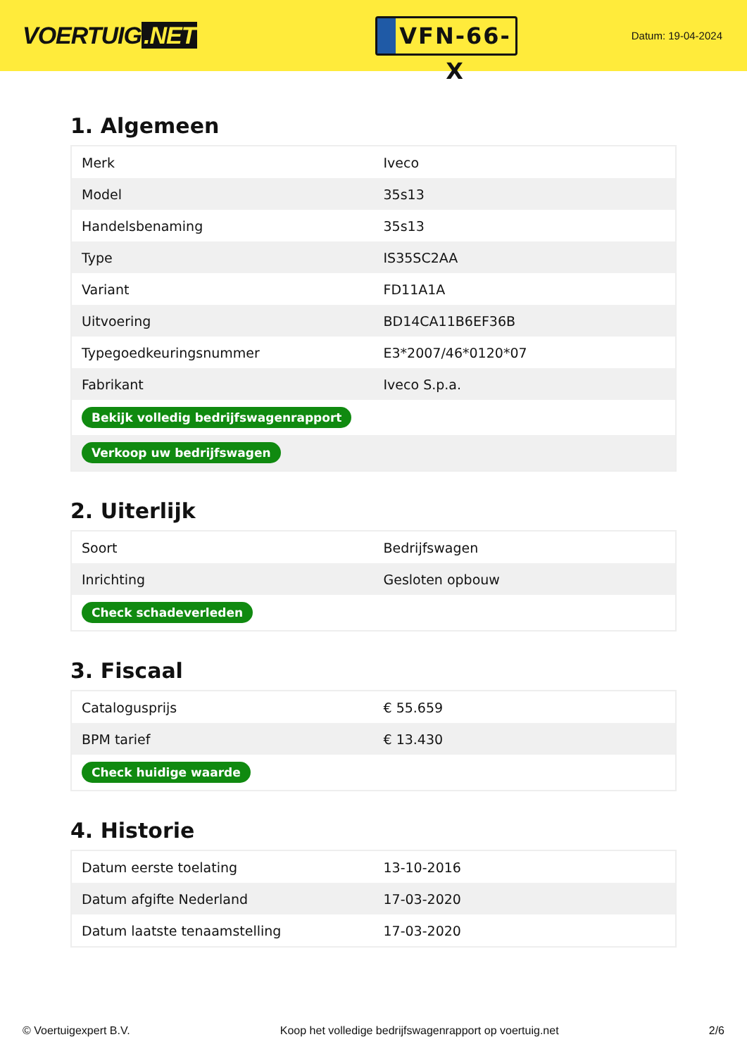VOERTUIG.NET
VFN-66-X
Datum: 19-04-2024
1. Algemeen
| Merk | Iveco |
| Model | 35s13 |
| Handelsbenaming | 35s13 |
| Type | IS35SC2AA |
| Variant | FD11A1A |
| Uitvoering | BD14CA11B6EF36B |
| Typegoedkeuringsnummer | E3*2007/46*0120*07 |
| Fabrikant | Iveco S.p.a. |
| Bekijk volledig bedrijfswagenrapport | |
| Verkoop uw bedrijfswagen | |
2. Uiterlijk
| Soort | Bedrijfswagen |
| Inrichting | Gesloten opbouw |
| Check schadeverleden | |
3. Fiscaal
| Catalogusprijs | € 55.659 |
| BPM tarief | € 13.430 |
| Check huidige waarde | |
4. Historie
| Datum eerste toelating | 13-10-2016 |
| Datum afgifte Nederland | 17-03-2020 |
| Datum laatste tenaamstelling | 17-03-2020 |
© Voertuigexpert B.V. Koop het volledige bedrijfswagenrapport op voertuig.net 2/6